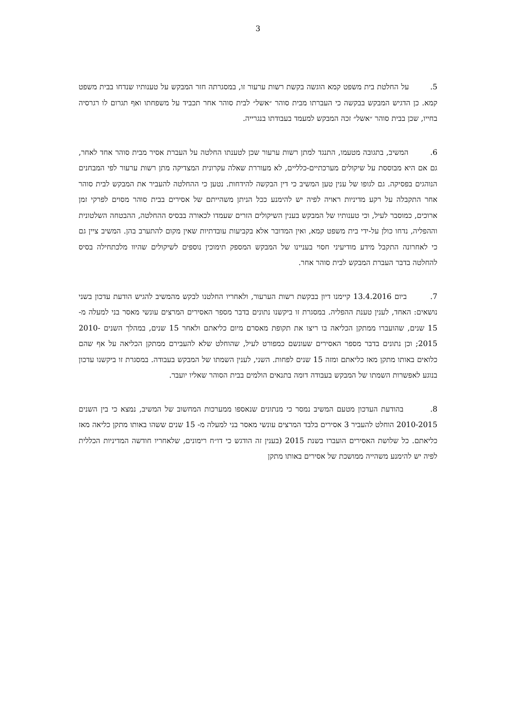3
5. על החלטת בית משפט קמא הוגשה בקשת רשות ערעור זו, במסגרתה חזר המבקש על טענותיו שנדחו בבית משפט קמא. כן הדגיש המבקש בבקשה כי העברתו מבית סוהר ״אשל״ לבית סוהר אחר תכביד על משפחתו ואף תגרום לו רגרסיה בחייו, שכן בבית סוהר ״אשל״ זכה המבקש למעמד בעבודתו בנגרייה.
6. המשיב, בתגובה מטעמו, התנגד למתן רשות ערעור שכן לטענתו החלטה על העברת אסיר מבית סוהר אחד לאחר, גם אם היא מבוססת על שיקולים מערכתיים-כלליים, לא מעוררת שאלה עקרונית המצדיקה מתן רשות ערעור לפי המבחנים הנוהגים בפסיקה. גם לגופו של ענין טען המשיב כי דין הבקשה להידחות. נטען כי ההחלטה להעביר את המבקש לבית סוהר אחר התקבלה על רקע מדיניות ראויה לפיה יש להימנע ככל הניתן משהייתם של אסירים בבית סוהר מסוים לפרקי זמן ארוכים, כמוסבר לעיל, וכי טענותיו של המבקש בענין השיקולים הזרים שעמדו לכאורה בבסיס ההחלטה, ההבטחה השלטונית וההפליה, נדחו כולן על-ידי בית משפט קמא, ואין המדובר אלא בקביעות עובדתיות שאין מקום להתערב בהן. המשיב ציין גם כי לאחרונה התקבל מידע מודיעיני חסוי בעניינו של המבקש המספק תימוכין נוספים לשיקולים שהיוו מלכתחילה בסיס להחלטה בדבר העברת המבקש לבית סוהר אחר.
7. ביום 13.4.2016 קיימנו דיון בבקשת רשות הערעור, ולאחריו החלטנו לבקש מהמשיב להגיש הודעת עדכון בשני נושאים: האחד, לענין טענת ההפליה. במסגרת זו ביקשנו נתונים בדבר מספר האסירים המרצים עונשי מאסר בני למעלה מ- 15 שנים, שהועברו ממתקן הכליאה בו ריצו את תקופת מאסרם מיום כליאתם ולאחר 15 שנים, במהלך השנים 2010-2015; וכן נתונים בדבר מספר האסירים שעונשם כמפורט לעיל, שהוחלט שלא להעבירם ממתקן הכליאה על אף שהם כלואים באותו מתקן מאז כליאתם ומזה 15 שנים לפחות. השני, לענין השמתו של המבקש בעבודה. במסגרת זו ביקשנו עדכון בנוגע לאפשרות השמתו של המבקש בעבודה דומה בתנאים הולמים בבית הסוהר שאליו יועבר.
8. בהודעת העדכון מטעם המשיב נמסר כי מנתונים שנאספו ממערכות המחשוב של המשיב, נמצא כי בין השנים 2010-2015 הוחלט להעביר 3 אסירים בלבד המרצים עונשי מאסר בני למעלה מ- 15 שנים ששהו באותו מתקן כליאה מאז כליאתם. כל שלושת האסירים הועברו בשנת 2015 (בענין זה הודגש כי דו״ח רימונים, שלאחריו חודשה המדיניות הכללית לפיה יש להימנע משהייה ממושכת של אסירים באותו מתקן